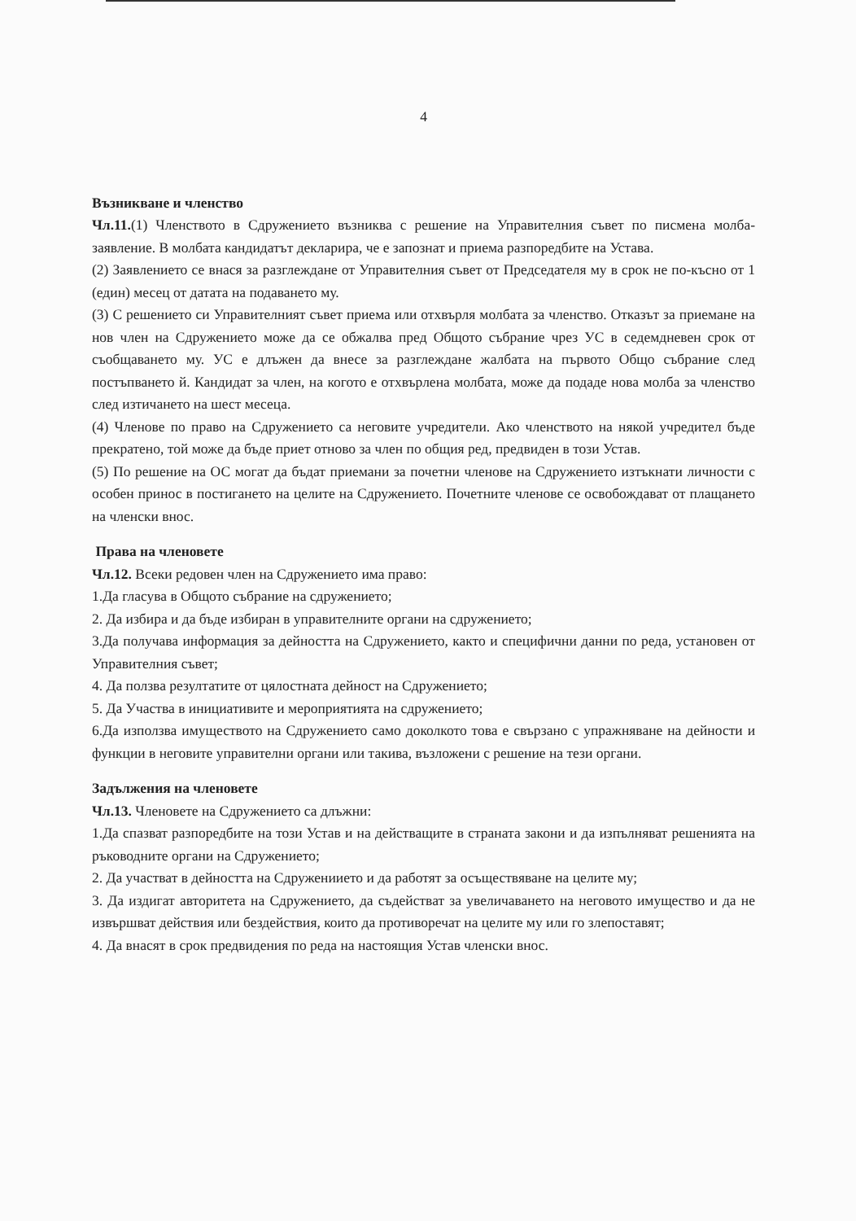4
Възникване и членство
Чл.11.(1) Членството в Сдружението възниква с решение на Управителния съвет по писмена молба-заявление. В молбата кандидатът декларира, че е запознат и приема разпоредбите на Устава.
(2) Заявлението се внася за разглеждане от Управителния съвет от Председателя му в срок не по-късно от 1 (един) месец от датата на подаването му.
(3) С решението си Управителният съвет приема или отхвърля молбата за членство. Отказът за приемане на нов член на Сдружението може да се обжалва пред Общото събрание чрез УС в седемдневен срок от съобщаването му. УС е длъжен да внесе за разглеждане жалбата на първото Общо събрание след постъпването й. Кандидат за член, на когото е отхвърлена молбата, може да подаде нова молба за членство след изтичането на шест месеца.
(4) Членове по право на Сдружението са неговите учредители. Ако членството на някой учредител бъде прекратено, той може да бъде приет отново за член по общия ред, предвиден в този Устав.
(5) По решение на ОС могат да бъдат приемани за почетни членове на Сдружението изтъкнати личности с особен принос в постигането на целите на Сдружението. Почетните членове се освобождават от плащането на членски внос.
Права на членовете
Чл.12. Всеки редовен член на Сдружението има право:
1.Да гласува в Общото събрание на сдружението;
2. Да избира и да бъде избиран в управителните органи на сдружението;
3.Да получава информация за дейността на Сдружението, както и специфични данни по реда, установен от Управителния съвет;
4. Да ползва резултатите от цялостната дейност на Сдружението;
5. Да Участва в инициативите и мероприятията на сдружението;
6.Да използва имуществото на Сдружението само доколкото това е свързано с упражняване на дейности и функции в неговите управителни органи или такива, възложени с решение на тези органи.
Задължения на членовете
Чл.13. Членовете на Сдружението са длъжни:
1.Да спазват разпоредбите на този Устав и на действащите в страната закони и да изпълняват решенията на ръководните органи на Сдружението;
2. Да участват в дейността на Сдружениието и да работят за осъществяване на целите му;
3. Да издигат авторитета на Сдружението, да съдействат за увеличаването на неговото имущество и да не извършват действия или бездействия, които да противоречат на целите му или го злепоставят;
4. Да внасят в срок предвидения по реда на настоящия Устав членски внос.